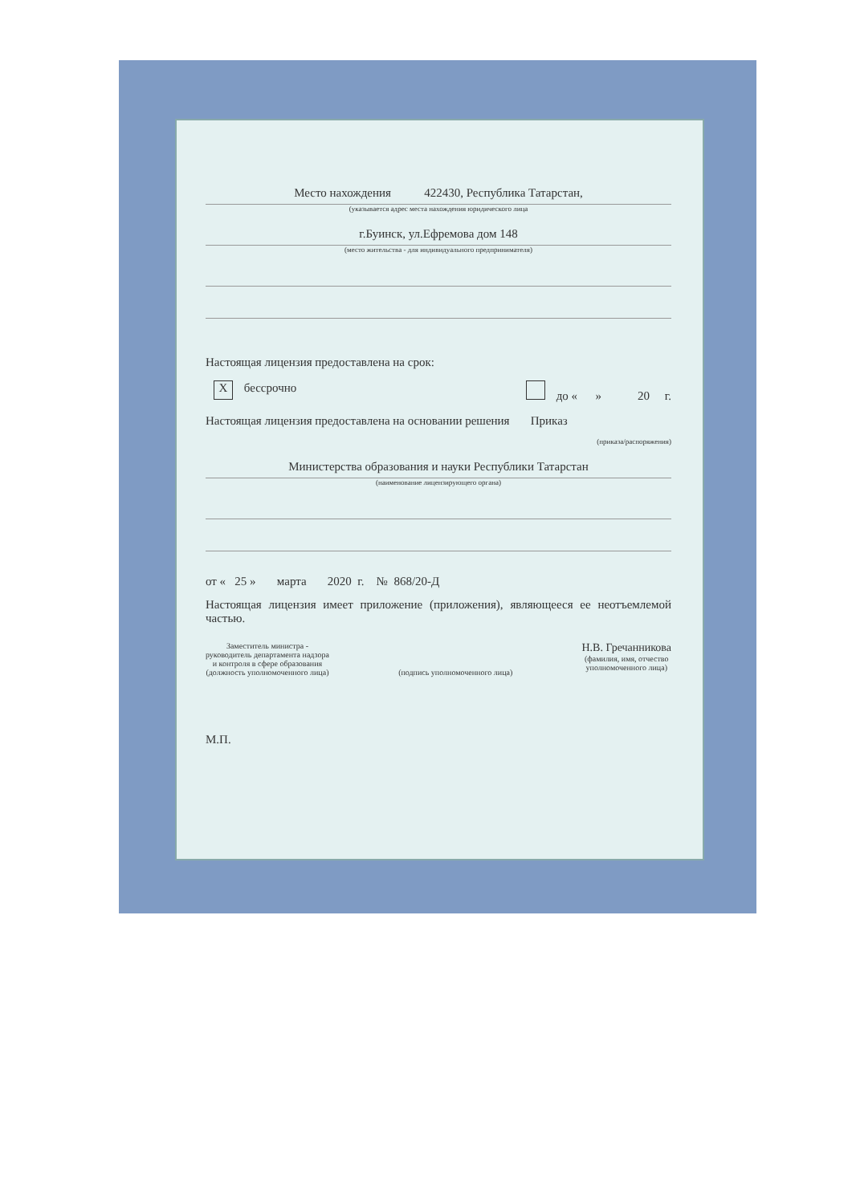Место нахождения 422430, Республика Татарстан,
(указывается адрес места нахождения юридического лица
г.Буинск, ул.Ефремова дом 148
(место жительства - для индивидуального предпринимателя)
Настоящая лицензия предоставлена на срок:
X бессрочно до « » 20 г.
Настоящая лицензия предоставлена на основании решения Приказ
(приказа/распоряжения)
Министерства образования и науки Республики Татарстан
(наименование лицензирующего органа)
от « 25 » марта 2020 г. № 868/20-Д
Настоящая лицензия имеет приложение (приложения), являющееся ее неотъемлемой частью.
Заместитель министра -
руководитель департамента надзора
и контроля в сфере образования
(должность уполномоченного лица)
(подпись уполномоченного лица)
Н.В. Гречанникова
(фамилия, имя, отчество
уполномоченного лица)
М.П.